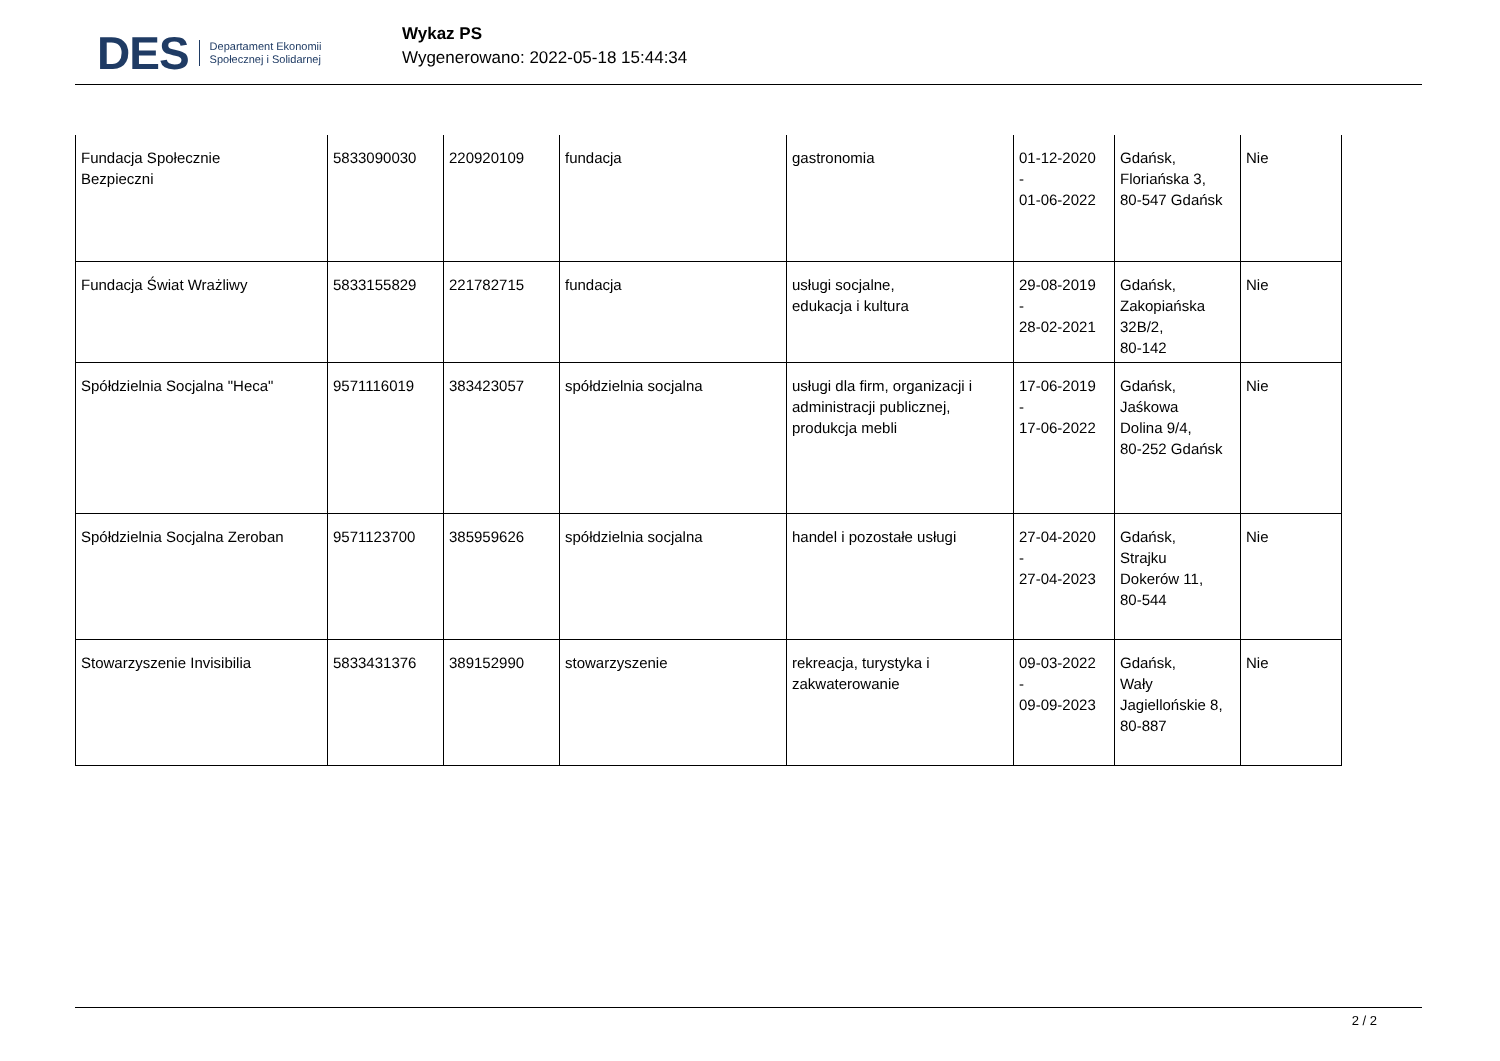DES Departament Ekonomii
Społecznej i Solidarnej
Wykaz PS
Wygenerowano: 2022-05-18 15:44:34
| Fundacja Społecznie Bezpieczni | 5833090030 | 220920109 | fundacja | gastronomia | 01-12-2020 - 01-06-2022 | Gdańsk, Floriańska 3, 80-547 Gdańsk | Nie |
| Fundacja Świat Wrażliwy | 5833155829 | 221782715 | fundacja | usługi socjalne, edukacja i kultura | 29-08-2019 - 28-02-2021 | Gdańsk, Zakopiańska 32B/2, 80-142 | Nie |
| Spółdzielnia Socjalna "Heca" | 9571116019 | 383423057 | spółdzielnia socjalna | usługi dla firm, organizacji i administracji publicznej, produkcja mebli | 17-06-2019 - 17-06-2022 | Gdańsk, Jaśkowa Dolina 9/4, 80-252 Gdańsk | Nie |
| Spółdzielnia Socjalna Zeroban | 9571123700 | 385959626 | spółdzielnia socjalna | handel i pozostałe usługi | 27-04-2020 - 27-04-2023 | Gdańsk, Strajku Dokerów 11, 80-544 | Nie |
| Stowarzyszenie Invisibilia | 5833431376 | 389152990 | stowarzyszenie | rekreacja, turystyka i zakwaterowanie | 09-03-2022 - 09-09-2023 | Gdańsk, Wały Jagiellońskie 8, 80-887 | Nie |
2 / 2